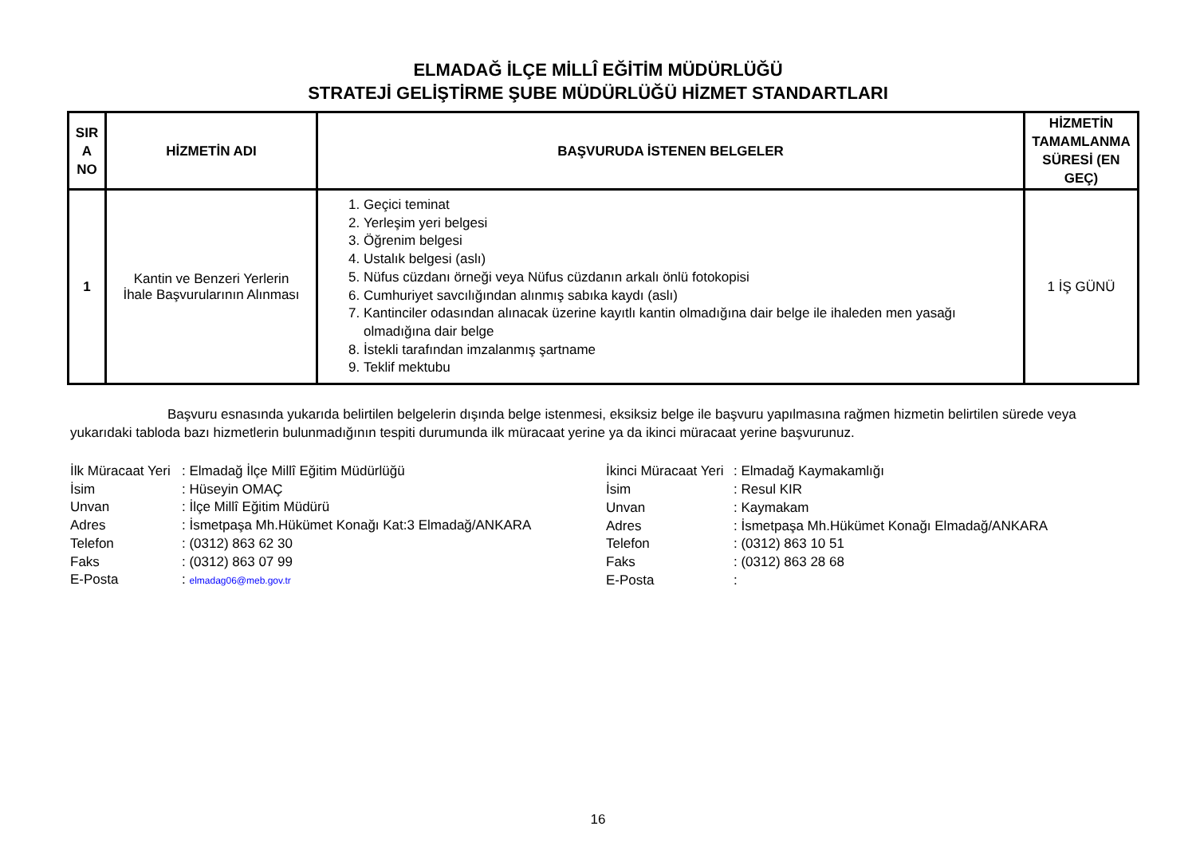ELMADAĞ İLÇE MİLLÎ EĞİTİM MÜDÜRLÜĞÜ
STRATEJİ GELİŞTİRME ŞUBE MÜDÜRLÜĞÜ HİZMET STANDARTLARI
| SIR A NO | HİZMETİN ADI | BAŞVURUDA İSTENEN BELGELER | HİZMETİN TAMAMLANMA SÜRESİ (EN GEÇ) |
| --- | --- | --- | --- |
| 1 | Kantin ve Benzeri Yerlerin İhale Başvurularının Alınması | 1. Geçici teminat 2. Yerleşim yeri belgesi 3. Öğrenim belgesi 4. Ustalık belgesi (aslı) 5. Nüfus cüzdanı örneği veya Nüfus cüzdanın arkalı önlü fotokopisi 6. Cumhuriyet savcılığından alınmış sabıka kaydı (aslı) 7. Kantinciler odasından alınacak üzerine kayıtlı kantin olmadığına dair belge ile ihaleden men yasağı olmadığına dair belge 8. İstekli tarafından imzalanmış şartname 9. Teklif mektubu | 1 İŞ GÜNÜ |
Başvuru esnasında yukarıda belirtilen belgelerin dışında belge istenmesi, eksiksiz belge ile başvuru yapılmasına rağmen hizmetin belirtilen sürede veya yukarıdaki tabloda bazı hizmetlerin bulunmadığının tespiti durumunda ilk müracaat yerine ya da ikinci müracaat yerine başvurunuz.
| İlk Müracaat Yeri | : Elmadağ İlçe Millî Eğitim Müdürlüğü |
| İsim | : Hüseyin OMAÇ |
| Unvan | : İlçe Millî Eğitim Müdürü |
| Adres | : İsmetpaşa Mh.Hükümet Konağı Kat:3 Elmadağ/ANKARA |
| Telefon | : (0312) 863 62 30 |
| Faks | : (0312) 863 07 99 |
| E-Posta | : elmadag06@meb.gov.tr |
| İkinci Müracaat Yeri | : Elmadağ Kaymakamlığı |
| İsim | : Resul KIR |
| Unvan | : Kaymakam |
| Adres | : İsmetpaşa Mh.Hükümet Konağı Elmadağ/ANKARA |
| Telefon | : (0312) 863 10 51 |
| Faks | : (0312) 863 28 68 |
| E-Posta | : |
16